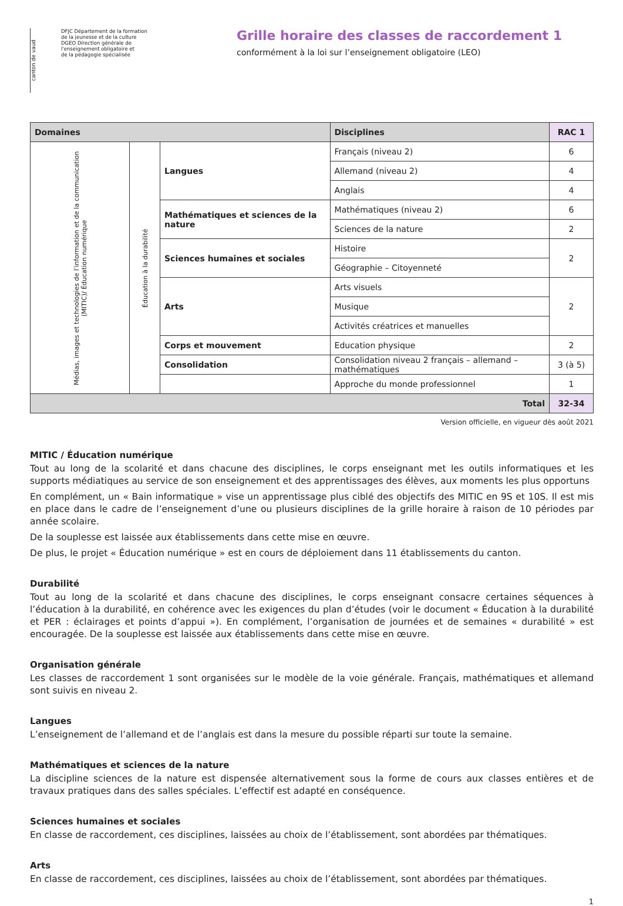canton de vaud
DFJC Département de la formation
de la jeunesse et de la culture
DGEO Direction générale de
l'enseignement obligatoire et
de la pédagogie spécialisée
Grille horaire des classes de raccordement 1
conformément à la loi sur l’enseignement obligatoire (LEO)
| Domaines | | | Disciplines | RAC 1 |
| --- | --- | --- | --- | --- |
| Médias, images et technologies de l’information et de la communication (MITIC)/ Éducation numérique | Éducation à la durabilité | Langues | Français (niveau 2) | 6 |
| | | | Allemand (niveau 2) | 4 |
| | | | Anglais | 4 |
| | | Mathématiques et sciences de la nature | Mathématiques (niveau 2) | 6 |
| | | | Sciences de la nature | 2 |
| | | Sciences humaines et sociales | Histoire | 2 |
| | | | Géographie – Citoyenneté | |
| | | Arts | Arts visuels | 2 |
| | | | Musique | |
| | | | Activités créatrices et manuelles | |
| | | Corps et mouvement | Education physique | 2 |
| | | Consolidation | Consolidation niveau 2 français – allemand – mathématiques | 3 (à 5) |
| | | | Approche du monde professionnel | 1 |
| Total | | | | 32-34 |
Version officielle, en vigueur dès août 2021
MITIC / Éducation numérique
Tout au long de la scolarité et dans chacune des disciplines, le corps enseignant met les outils informatiques et les supports médiatiques au service de son enseignement et des apprentissages des élèves, aux moments les plus opportuns
En complément, un « Bain informatique » vise un apprentissage plus ciblé des objectifs des MITIC en 9S et 10S. Il est mis en place dans le cadre de l’enseignement d’une ou plusieurs disciplines de la grille horaire à raison de 10 périodes par année scolaire.
De la souplesse est laissée aux établissements dans cette mise en œuvre.
De plus, le projet « Éducation numérique » est en cours de déploiement dans 11 établissements du canton.
Durabilité
Tout au long de la scolarité et dans chacune des disciplines, le corps enseignant consacre certaines séquences à l’éducation à la durabilité, en cohérence avec les exigences du plan d’études (voir le document « Éducation à la durabilité et PER : éclairages et points d’appui »). En complément, l’organisation de journées et de semaines « durabilité » est encouragée. De la souplesse est laissée aux établissements dans cette mise en œuvre.
Organisation générale
Les classes de raccordement 1 sont organisées sur le modèle de la voie générale. Français, mathématiques et allemand sont suivis en niveau 2.
Langues
L’enseignement de l’allemand et de l’anglais est dans la mesure du possible réparti sur toute la semaine.
Mathématiques et sciences de la nature
La discipline sciences de la nature est dispensée alternativement sous la forme de cours aux classes entières et de travaux pratiques dans des salles spéciales. L’effectif est adapté en conséquence.
Sciences humaines et sociales
En classe de raccordement, ces disciplines, laissées au choix de l’établissement, sont abordées par thématiques.
Arts
En classe de raccordement, ces disciplines, laissées au choix de l’établissement, sont abordées par thématiques.
1